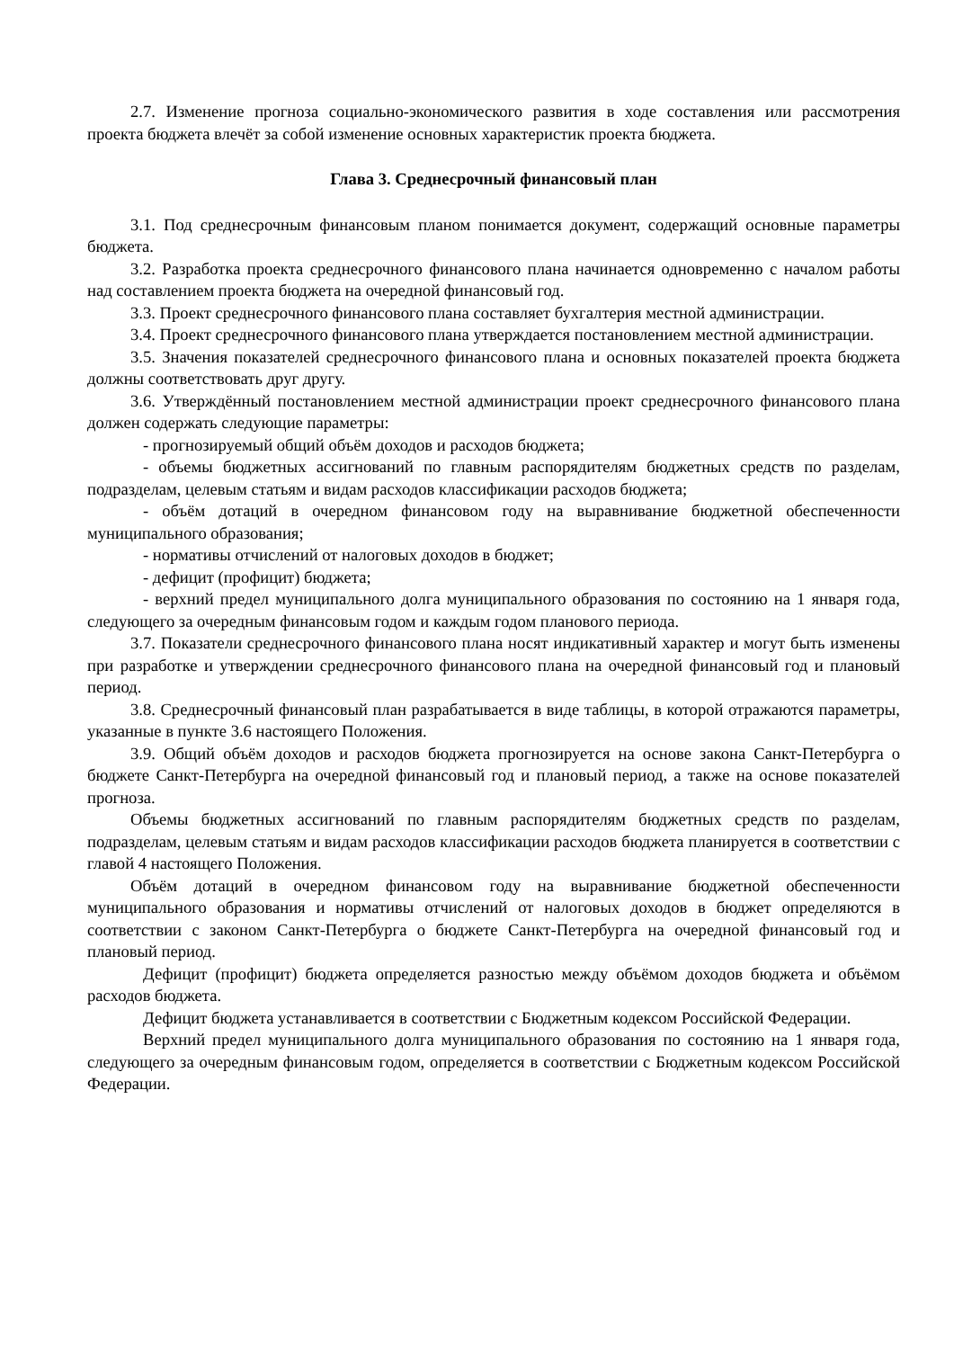2.7. Изменение прогноза социально-экономического развития в ходе составления или рассмотрения проекта бюджета влечёт за собой изменение основных характеристик проекта бюджета.
Глава 3. Среднесрочный финансовый план
3.1. Под среднесрочным финансовым планом понимается документ, содержащий основные параметры бюджета.
3.2. Разработка проекта среднесрочного финансового плана начинается одновременно с началом работы над составлением проекта бюджета на очередной финансовый год.
3.3. Проект среднесрочного финансового плана составляет бухгалтерия местной администрации.
3.4. Проект среднесрочного финансового плана утверждается постановлением местной администрации.
3.5. Значения показателей среднесрочного финансового плана и основных показателей проекта бюджета должны соответствовать друг другу.
3.6. Утверждённый постановлением местной администрации проект среднесрочного финансового плана должен содержать следующие параметры:
- прогнозируемый общий объём доходов и расходов бюджета;
- объемы бюджетных ассигнований по главным распорядителям бюджетных средств по разделам, подразделам, целевым статьям и видам расходов классификации расходов бюджета;
- объём дотаций в очередном финансовом году на выравнивание бюджетной обеспеченности муниципального образования;
- нормативы отчислений от налоговых доходов в бюджет;
- дефицит (профицит) бюджета;
- верхний предел муниципального долга муниципального образования по состоянию на 1 января года, следующего за очередным финансовым годом и каждым годом планового периода.
3.7. Показатели среднесрочного финансового плана носят индикативный характер и могут быть изменены при разработке и утверждении среднесрочного финансового плана на очередной финансовый год и плановый период.
3.8. Среднесрочный финансовый план разрабатывается в виде таблицы, в которой отражаются параметры, указанные в пункте 3.6 настоящего Положения.
3.9. Общий объём доходов и расходов бюджета прогнозируется на основе закона Санкт-Петербурга о бюджете Санкт-Петербурга на очередной финансовый год и плановый период, а также на основе показателей прогноза.
Объемы бюджетных ассигнований по главным распорядителям бюджетных средств по разделам, подразделам, целевым статьям и видам расходов классификации расходов бюджета планируется в соответствии с главой 4 настоящего Положения.
Объём дотаций в очередном финансовом году на выравнивание бюджетной обеспеченности муниципального образования и нормативы отчислений от налоговых доходов в бюджет определяются в соответствии с законом Санкт-Петербурга о бюджете Санкт-Петербурга на очередной финансовый год и плановый период.
Дефицит (профицит) бюджета определяется разностью между объёмом доходов бюджета и объёмом расходов бюджета.
Дефицит бюджета устанавливается в соответствии с Бюджетным кодексом Российской Федерации.
Верхний предел муниципального долга муниципального образования по состоянию на 1 января года, следующего за очередным финансовым годом, определяется в соответствии с Бюджетным кодексом Российской Федерации.